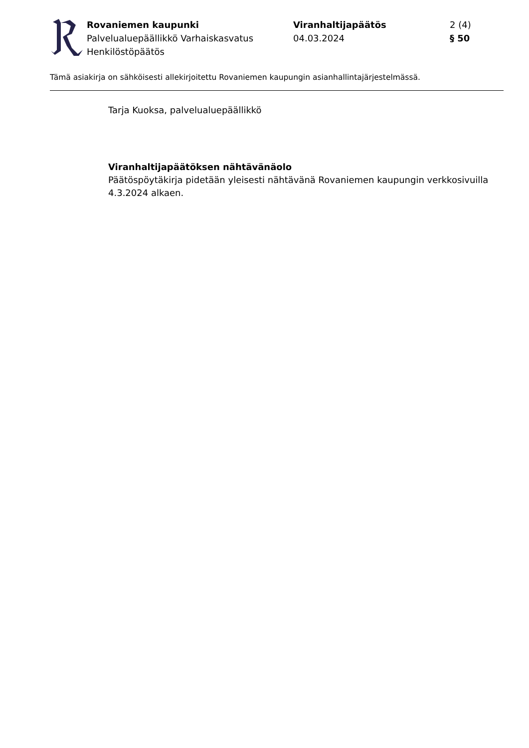Rovaniemen kaupunki
Palvelualuepäällikkö Varhaiskasvatus
Henkilöstöpäätös
Viranhaltijapäätös
04.03.2024
2 (4)
§ 50
Tämä asiakirja on sähköisesti allekirjoitettu Rovaniemen kaupungin asianhallintajärjestelmässä.
Tarja Kuoksa, palvelualuepäällikkö
Viranhaltijapäätöksen nähtävänäolo
Päätöspöytäkirja pidetään yleisesti nähtävänä Rovaniemen kaupungin verkkosivuilla 4.3.2024 alkaen.